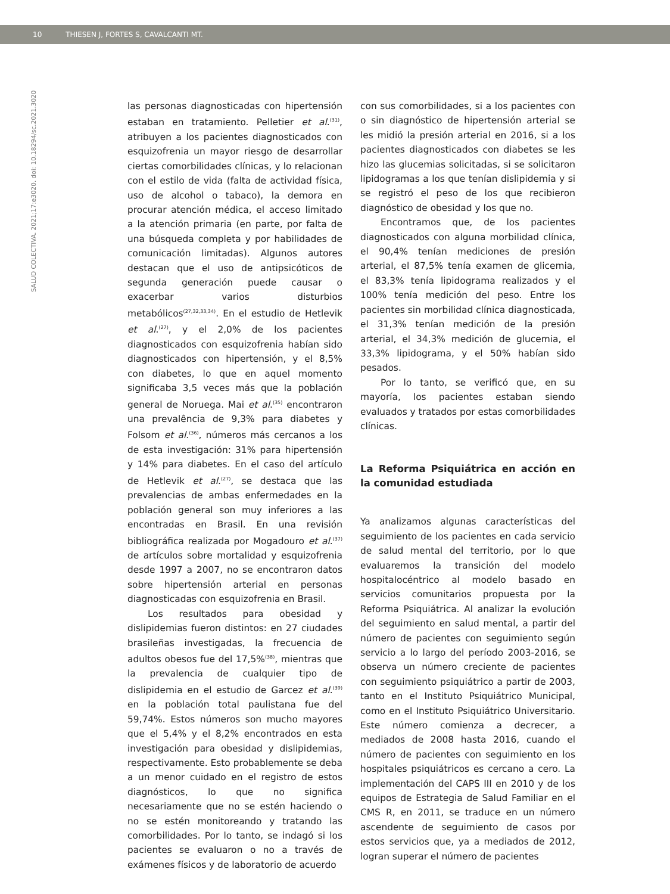10 THIESEN J, FORTES S, CAVALCANTI MT.
SALUD COLECTIVA. 2021;17:e3020. doi: 10.18294/sc.2021.3020
las personas diagnosticadas con hipertensión estaban en tratamiento. Pelletier et al.<sup>(31)</sup>, atribuyen a los pacientes diagnosticados con esquizofrenia un mayor riesgo de desarrollar ciertas comorbilidades clínicas, y lo relacionan con el estilo de vida (falta de actividad física, uso de alcohol o tabaco), la demora en procurar atención médica, el acceso limitado a la atención primaria (en parte, por falta de una búsqueda completa y por habilidades de comunicación limitadas). Algunos autores destacan que el uso de antipsicóticos de segunda generación puede causar o exacerbar varios disturbios metabólicos<sup>(27,32,33,34)</sup>. En el estudio de Hetlevik et al.<sup>(27)</sup>, y el 2,0% de los pacientes diagnosticados con esquizofrenia habían sido diagnosticados con hipertensión, y el 8,5% con diabetes, lo que en aquel momento significaba 3,5 veces más que la población general de Noruega. Mai et al.<sup>(35)</sup> encontraron una prevalência de 9,3% para diabetes y Folsom et al.<sup>(36)</sup>, números más cercanos a los de esta investigación: 31% para hipertensión y 14% para diabetes. En el caso del artículo de Hetlevik et al.<sup>(27)</sup>, se destaca que las prevalencias de ambas enfermedades en la población general son muy inferiores a las encontradas en Brasil. En una revisión bibliográfica realizada por Mogadouro et al.<sup>(37)</sup> de artículos sobre mortalidad y esquizofrenia desde 1997 a 2007, no se encontraron datos sobre hipertensión arterial en personas diagnosticadas con esquizofrenia en Brasil.
Los resultados para obesidad y dislipidemias fueron distintos: en 27 ciudades brasileñas investigadas, la frecuencia de adultos obesos fue del 17,5%<sup>(38)</sup>, mientras que la prevalencia de cualquier tipo de dislipidemia en el estudio de Garcez et al.<sup>(39)</sup> en la población total paulistana fue del 59,74%. Estos números son mucho mayores que el 5,4% y el 8,2% encontrados en esta investigación para obesidad y dislipidemias, respectivamente. Esto probablemente se deba a un menor cuidado en el registro de estos diagnósticos, lo que no significa necesariamente que no se estén haciendo o no se estén monitoreando y tratando las comorbilidades. Por lo tanto, se indagó si los pacientes se evaluaron o no a través de exámenes físicos y de laboratorio de acuerdo
con sus comorbilidades, si a los pacientes con o sin diagnóstico de hipertensión arterial se les midió la presión arterial en 2016, si a los pacientes diagnosticados con diabetes se les hizo las glucemias solicitadas, si se solicitaron lipidogramas a los que tenían dislipidemia y si se registró el peso de los que recibieron diagnóstico de obesidad y los que no.
Encontramos que, de los pacientes diagnosticados con alguna morbilidad clínica, el 90,4% tenían mediciones de presión arterial, el 87,5% tenía examen de glicemia, el 83,3% tenía lipidograma realizados y el 100% tenía medición del peso. Entre los pacientes sin morbilidad clínica diagnosticada, el 31,3% tenían medición de la presión arterial, el 34,3% medición de glucemia, el 33,3% lipidograma, y el 50% habían sido pesados.
Por lo tanto, se verificó que, en su mayoría, los pacientes estaban siendo evaluados y tratados por estas comorbilidades clínicas.
La Reforma Psiquiátrica en acción en la comunidad estudiada
Ya analizamos algunas características del seguimiento de los pacientes en cada servicio de salud mental del territorio, por lo que evaluaremos la transición del modelo hospitalocéntrico al modelo basado en servicios comunitarios propuesta por la Reforma Psiquiátrica. Al analizar la evolución del seguimiento en salud mental, a partir del número de pacientes con seguimiento según servicio a lo largo del período 2003-2016, se observa un número creciente de pacientes con seguimiento psiquiátrico a partir de 2003, tanto en el Instituto Psiquiátrico Municipal, como en el Instituto Psiquiátrico Universitario. Este número comienza a decrecer, a mediados de 2008 hasta 2016, cuando el número de pacientes con seguimiento en los hospitales psiquiátricos es cercano a cero. La implementación del CAPS III en 2010 y de los equipos de Estrategia de Salud Familiar en el CMS R, en 2011, se traduce en un número ascendente de seguimiento de casos por estos servicios que, ya a mediados de 2012, logran superar el número de pacientes